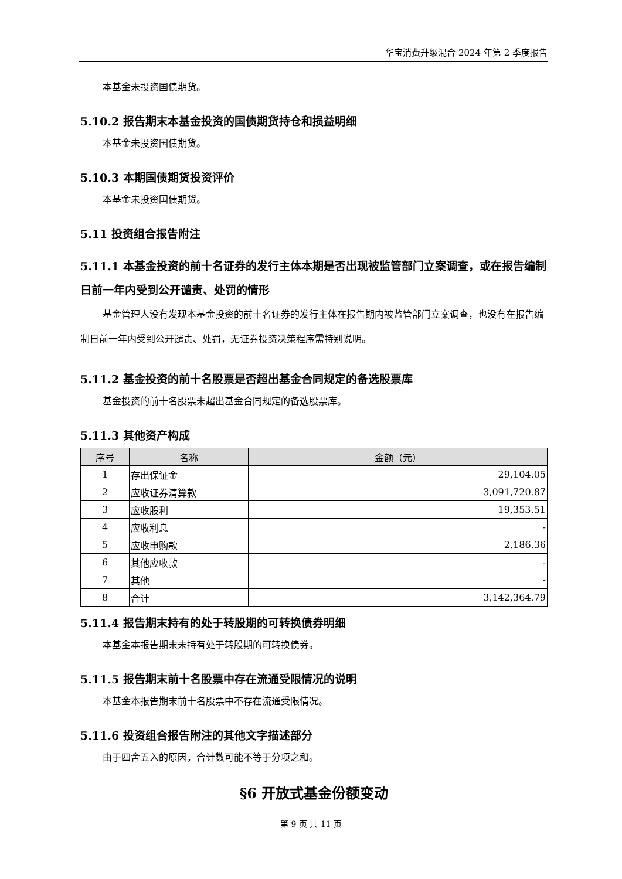华宝消费升级混合 2024 年第 2 季度报告
本基金未投资国债期货。
5.10.2 报告期末本基金投资的国债期货持仓和损益明细
本基金未投资国债期货。
5.10.3 本期国债期货投资评价
本基金未投资国债期货。
5.11 投资组合报告附注
5.11.1 本基金投资的前十名证券的发行主体本期是否出现被监管部门立案调查，或在报告编制日前一年内受到公开谴责、处罚的情形
基金管理人没有发现本基金投资的前十名证券的发行主体在报告期内被监管部门立案调查，也没有在报告编制日前一年内受到公开谴责、处罚，无证券投资决策程序需特别说明。
5.11.2 基金投资的前十名股票是否超出基金合同规定的备选股票库
基金投资的前十名股票未超出基金合同规定的备选股票库。
5.11.3 其他资产构成
| 序号 | 名称 | 金额（元） |
| --- | --- | --- |
| 1 | 存出保证金 | 29,104.05 |
| 2 | 应收证券清算款 | 3,091,720.87 |
| 3 | 应收股利 | 19,353.51 |
| 4 | 应收利息 | - |
| 5 | 应收申购款 | 2,186.36 |
| 6 | 其他应收款 | - |
| 7 | 其他 | - |
| 8 | 合计 | 3,142,364.79 |
5.11.4 报告期末持有的处于转股期的可转换债券明细
本基金本报告期末未持有处于转股期的可转换债券。
5.11.5 报告期末前十名股票中存在流通受限情况的说明
本基金本报告期末前十名股票中不存在流通受限情况。
5.11.6 投资组合报告附注的其他文字描述部分
由于四舍五入的原因，合计数可能不等于分项之和。
§6 开放式基金份额变动
第 9 页 共 11 页